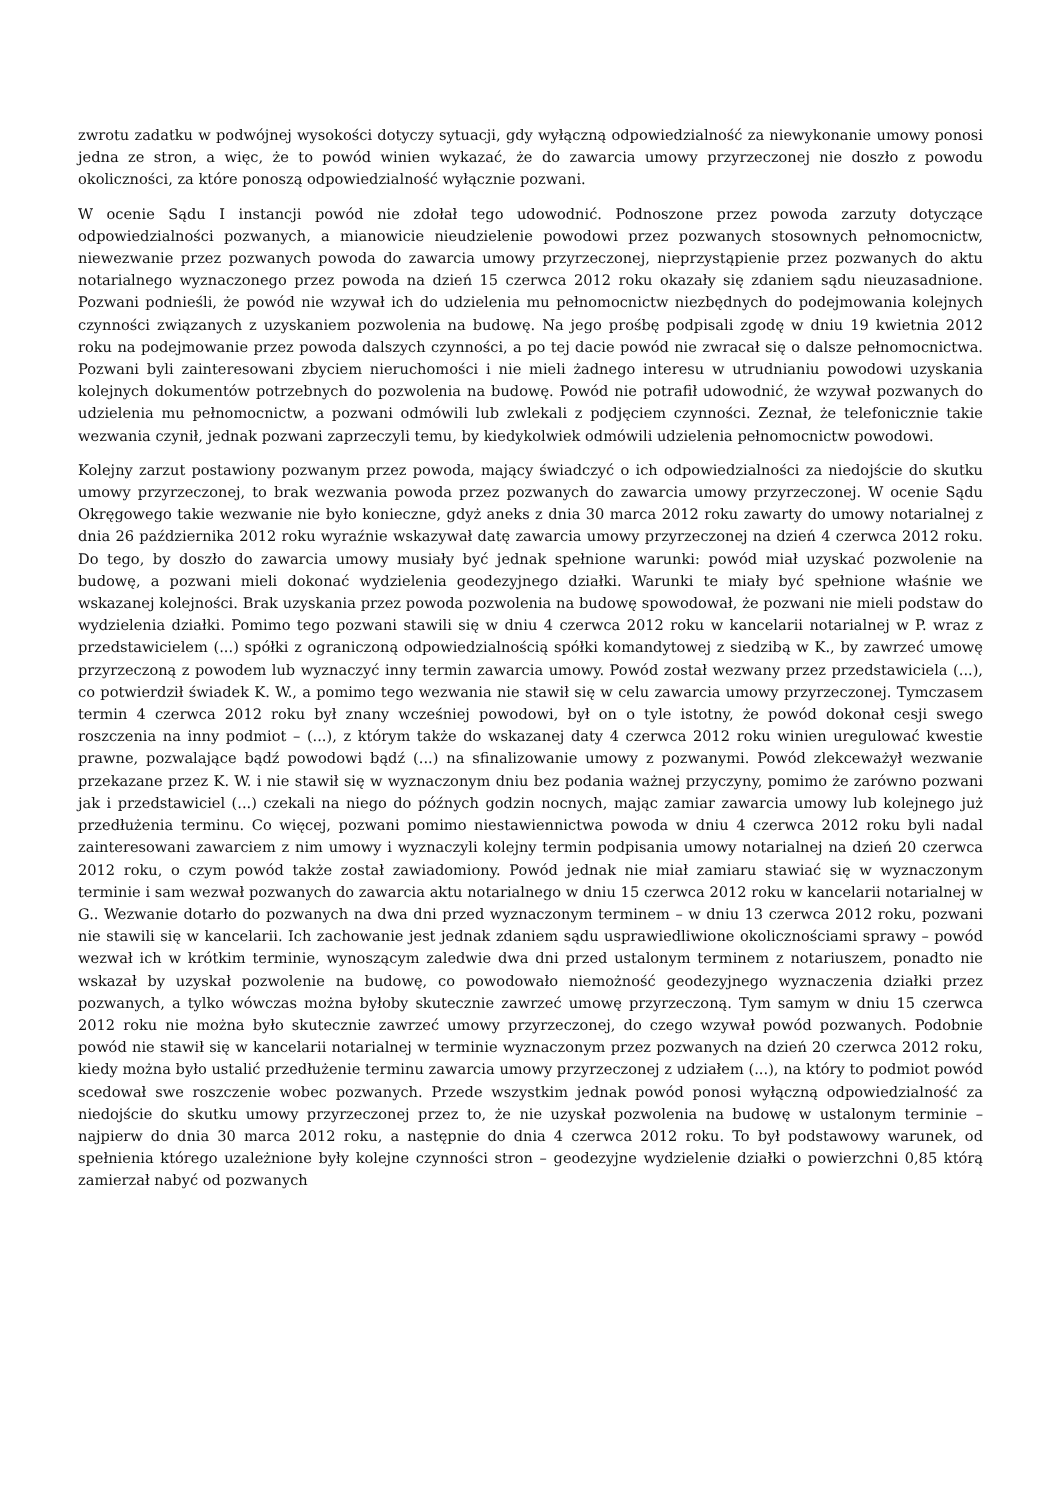zwrotu zadatku w podwójnej wysokości dotyczy sytuacji, gdy wyłączną odpowiedzialność za niewykonanie umowy ponosi jedna ze stron, a więc, że to powód winien wykazać, że do zawarcia umowy przyrzeczonej nie doszło z powodu okoliczności, za które ponoszą odpowiedzialność wyłącznie pozwani.
W ocenie Sądu I instancji powód nie zdołał tego udowodnić. Podnoszone przez powoda zarzuty dotyczące odpowiedzialności pozwanych, a mianowicie nieudzielenie powodowi przez pozwanych stosownych pełnomocnictw, niewezwanie przez pozwanych powoda do zawarcia umowy przyrzeczonej, nieprzystąpienie przez pozwanych do aktu notarialnego wyznaczonego przez powoda na dzień 15 czerwca 2012 roku okazały się zdaniem sądu nieuzasadnione. Pozwani podnieśli, że powód nie wzywał ich do udzielenia mu pełnomocnictw niezbędnych do podejmowania kolejnych czynności związanych z uzyskaniem pozwolenia na budowę. Na jego prośbę podpisali zgodę w dniu 19 kwietnia 2012 roku na podejmowanie przez powoda dalszych czynności, a po tej dacie powód nie zwracał się o dalsze pełnomocnictwa. Pozwani byli zainteresowani zbyciem nieruchomości i nie mieli żadnego interesu w utrudnianiu powodowi uzyskania kolejnych dokumentów potrzebnych do pozwolenia na budowę. Powód nie potrafił udowodnić, że wzywał pozwanych do udzielenia mu pełnomocnictw, a pozwani odmówili lub zwlekali z podjęciem czynności. Zeznał, że telefonicznie takie wezwania czynił, jednak pozwani zaprzeczyli temu, by kiedykolwiek odmówili udzielenia pełnomocnictw powodowi.
Kolejny zarzut postawiony pozwanym przez powoda, mający świadczyć o ich odpowiedzialności za niedojście do skutku umowy przyrzeczonej, to brak wezwania powoda przez pozwanych do zawarcia umowy przyrzeczonej. W ocenie Sądu Okręgowego takie wezwanie nie było konieczne, gdyż aneks z dnia 30 marca 2012 roku zawarty do umowy notarialnej z dnia 26 października 2012 roku wyraźnie wskazywał datę zawarcia umowy przyrzeczonej na dzień 4 czerwca 2012 roku. Do tego, by doszło do zawarcia umowy musiały być jednak spełnione warunki: powód miał uzyskać pozwolenie na budowę, a pozwani mieli dokonać wydzielenia geodezyjnego działki. Warunki te miały być spełnione właśnie we wskazanej kolejności. Brak uzyskania przez powoda pozwolenia na budowę spowodował, że pozwani nie mieli podstaw do wydzielenia działki. Pomimo tego pozwani stawili się w dniu 4 czerwca 2012 roku w kancelarii notarialnej w P. wraz z przedstawicielem (...) spółki z ograniczoną odpowiedzialnością spółki komandytowej z siedzibą w K., by zawrzeć umowę przyrzeczoną z powodem lub wyznaczyć inny termin zawarcia umowy. Powód został wezwany przez przedstawiciela (...), co potwierdził świadek K. W., a pomimo tego wezwania nie stawił się w celu zawarcia umowy przyrzeczonej. Tymczasem termin 4 czerwca 2012 roku był znany wcześniej powodowi, był on o tyle istotny, że powód dokonał cesji swego roszczenia na inny podmiot – (...), z którym także do wskazanej daty 4 czerwca 2012 roku winien uregulować kwestie prawne, pozwalające bądź powodowi bądź (...) na sfinalizowanie umowy z pozwanymi. Powód zlekceważył wezwanie przekazane przez K. W. i nie stawił się w wyznaczonym dniu bez podania ważnej przyczyny, pomimo że zarówno pozwani jak i przedstawiciel (...) czekali na niego do późnych godzin nocnych, mając zamiar zawarcia umowy lub kolejnego już przedłużenia terminu. Co więcej, pozwani pomimo niestawiennictwa powoda w dniu 4 czerwca 2012 roku byli nadal zainteresowani zawarciem z nim umowy i wyznaczyli kolejny termin podpisania umowy notarialnej na dzień 20 czerwca 2012 roku, o czym powód także został zawiadomiony. Powód jednak nie miał zamiaru stawiać się w wyznaczonym terminie i sam wezwał pozwanych do zawarcia aktu notarialnego w dniu 15 czerwca 2012 roku w kancelarii notarialnej w G.. Wezwanie dotarło do pozwanych na dwa dni przed wyznaczonym terminem – w dniu 13 czerwca 2012 roku, pozwani nie stawili się w kancelarii. Ich zachowanie jest jednak zdaniem sądu usprawiedliwione okolicznościami sprawy – powód wezwał ich w krótkim terminie, wynoszącym zaledwie dwa dni przed ustalonym terminem z notariuszem, ponadto nie wskazał by uzyskał pozwolenie na budowę, co powodowało niemożność geodezyjnego wyznaczenia działki przez pozwanych, a tylko wówczas można byłoby skutecznie zawrzeć umowę przyrzeczoną. Tym samym w dniu 15 czerwca 2012 roku nie można było skutecznie zawrzeć umowy przyrzeczonej, do czego wzywał powód pozwanych. Podobnie powód nie stawił się w kancelarii notarialnej w terminie wyznaczonym przez pozwanych na dzień 20 czerwca 2012 roku, kiedy można było ustalić przedłużenie terminu zawarcia umowy przyrzeczonej z udziałem (...), na który to podmiot powód scedował swe roszczenie wobec pozwanych. Przede wszystkim jednak powód ponosi wyłączną odpowiedzialność za niedojście do skutku umowy przyrzeczonej przez to, że nie uzyskał pozwolenia na budowę w ustalonym terminie – najpierw do dnia 30 marca 2012 roku, a następnie do dnia 4 czerwca 2012 roku. To był podstawowy warunek, od spełnienia którego uzależnione były kolejne czynności stron – geodezyjne wydzielenie działki o powierzchni 0,85 którą zamierzał nabyć od pozwanych